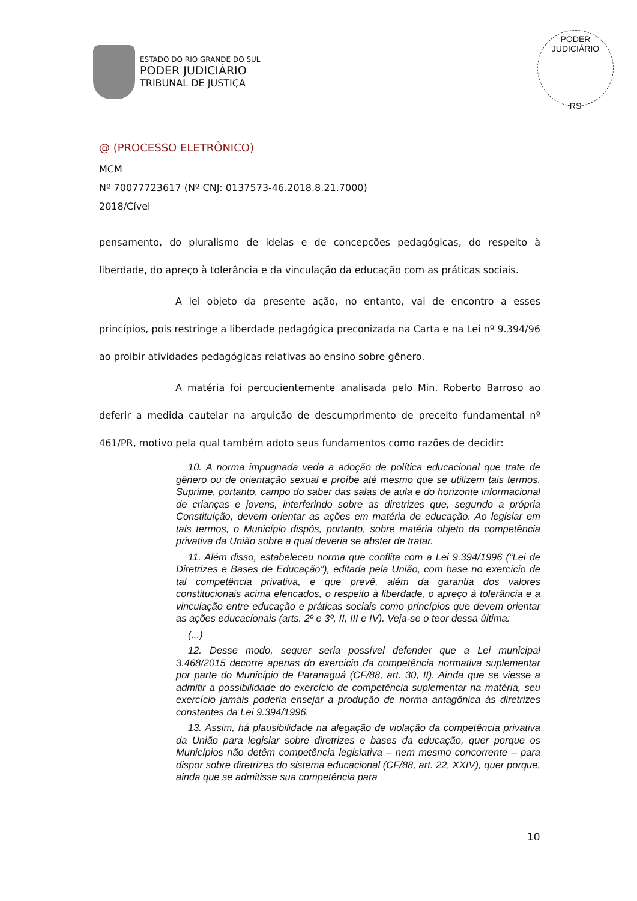ESTADO DO RIO GRANDE DO SUL
PODER JUDICIÁRIO
TRIBUNAL DE JUSTIÇA
PODER JUDICIÁRIO
RS
@ (PROCESSO ELETRÔNICO)
MCM
Nº 70077723617 (Nº CNJ: 0137573-46.2018.8.21.7000)
2018/Cível
pensamento, do pluralismo de ideias e de concepções pedagógicas, do respeito à liberdade, do apreço à tolerância e da vinculação da educação com as práticas sociais.
A lei objeto da presente ação, no entanto, vai de encontro a esses princípios, pois restringe a liberdade pedagógica preconizada na Carta e na Lei nº 9.394/96 ao proibir atividades pedagógicas relativas ao ensino sobre gênero.
A matéria foi percucientemente analisada pelo Min. Roberto Barroso ao deferir a medida cautelar na arguição de descumprimento de preceito fundamental nº 461/PR, motivo pela qual também adoto seus fundamentos como razões de decidir:
10. A norma impugnada veda a adoção de política educacional que trate de gênero ou de orientação sexual e proíbe até mesmo que se utilizem tais termos. Suprime, portanto, campo do saber das salas de aula e do horizonte informacional de crianças e jovens, interferindo sobre as diretrizes que, segundo a própria Constituição, devem orientar as ações em matéria de educação. Ao legislar em tais termos, o Município dispôs, portanto, sobre matéria objeto da competência privativa da União sobre a qual deveria se abster de tratar.
11. Além disso, estabeleceu norma que conflita com a Lei 9.394/1996 (“Lei de Diretrizes e Bases de Educação”), editada pela União, com base no exercício de tal competência privativa, e que prevê, além da garantia dos valores constitucionais acima elencados, o respeito à liberdade, o apreço à tolerância e a vinculação entre educação e práticas sociais como princípios que devem orientar as ações educacionais (arts. 2º e 3º, II, III e IV). Veja-se o teor dessa última:
(...)
12. Desse modo, sequer seria possível defender que a Lei municipal 3.468/2015 decorre apenas do exercício da competência normativa suplementar por parte do Município de Paranaguá (CF/88, art. 30, II). Ainda que se viesse a admitir a possibilidade do exercício de competência suplementar na matéria, seu exercício jamais poderia ensejar a produção de norma antagônica às diretrizes constantes da Lei 9.394/1996.
13. Assim, há plausibilidade na alegação de violação da competência privativa da União para legislar sobre diretrizes e bases da educação, quer porque os Municípios não detêm competência legislativa – nem mesmo concorrente – para dispor sobre diretrizes do sistema educacional (CF/88, art. 22, XXIV), quer porque, ainda que se admitisse sua competência para
10